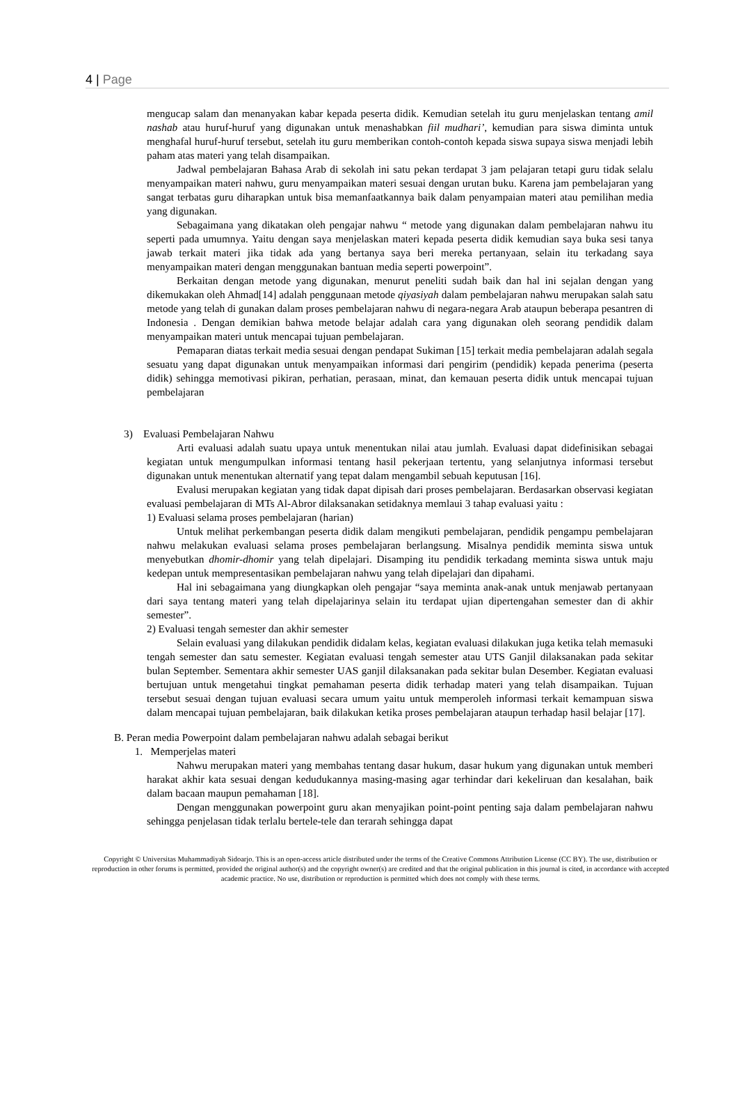4 | Page
mengucap salam dan menanyakan kabar kepada peserta didik. Kemudian setelah itu guru menjelaskan tentang amil nashab atau huruf-huruf yang digunakan untuk menashabkan fiil mudhari’, kemudian para siswa diminta untuk menghafal huruf-huruf tersebut, setelah itu guru memberikan contoh-contoh kepada siswa supaya siswa menjadi lebih paham atas materi yang telah disampaikan.
Jadwal pembelajaran Bahasa Arab di sekolah ini satu pekan terdapat 3 jam pelajaran tetapi guru tidak selalu menyampaikan materi nahwu, guru menyampaikan materi sesuai dengan urutan buku. Karena jam pembelajaran yang sangat terbatas guru diharapkan untuk bisa memanfaatkannya baik dalam penyampaian materi atau pemilihan media yang digunakan.
Sebagaimana yang dikatakan oleh pengajar nahwu “ metode yang digunakan dalam pembelajaran nahwu itu seperti pada umumnya. Yaitu dengan saya menjelaskan materi kepada peserta didik kemudian saya buka sesi tanya jawab terkait materi jika tidak ada yang bertanya saya beri mereka pertanyaan, selain itu terkadang saya menyampaikan materi dengan menggunakan bantuan media seperti powerpoint”.
Berkaitan dengan metode yang digunakan, menurut peneliti sudah baik dan hal ini sejalan dengan yang dikemukakan oleh Ahmad[14] adalah penggunaan metode qiyasiyah dalam pembelajaran nahwu merupakan salah satu metode yang telah di gunakan dalam proses pembelajaran nahwu di negara-negara Arab ataupun beberapa pesantren di Indonesia . Dengan demikian bahwa metode belajar adalah cara yang digunakan oleh seorang pendidik dalam menyampaikan materi untuk mencapai tujuan pembelajaran.
Pemaparan diatas terkait media sesuai dengan pendapat Sukiman [15] terkait media pembelajaran adalah segala sesuatu yang dapat digunakan untuk menyampaikan informasi dari pengirim (pendidik) kepada penerima (peserta didik) sehingga memotivasi pikiran, perhatian, perasaan, minat, dan kemauan peserta didik untuk mencapai tujuan pembelajaran
3) Evaluasi Pembelajaran Nahwu
Arti evaluasi adalah suatu upaya untuk menentukan nilai atau jumlah. Evaluasi dapat didefinisikan sebagai kegiatan untuk mengumpulkan informasi tentang hasil pekerjaan tertentu, yang selanjutnya informasi tersebut digunakan untuk menentukan alternatif yang tepat dalam mengambil sebuah keputusan [16].
Evalusi merupakan kegiatan yang tidak dapat dipisah dari proses pembelajaran. Berdasarkan observasi kegiatan evaluasi pembelajaran di MTs Al-Abror dilaksanakan setidaknya memlaui 3 tahap evaluasi yaitu :
1) Evaluasi selama proses pembelajaran (harian)
Untuk melihat perkembangan peserta didik dalam mengikuti pembelajaran, pendidik pengampu pembelajaran nahwu melakukan evaluasi selama proses pembelajaran berlangsung. Misalnya pendidik meminta siswa untuk menyebutkan dhomir-dhomir yang telah dipelajari. Disamping itu pendidik terkadang meminta siswa untuk maju kedepan untuk mempresentasikan pembelajaran nahwu yang telah dipelajari dan dipahami.
Hal ini sebagaimana yang diungkapkan oleh pengajar “saya meminta anak-anak untuk menjawab pertanyaan dari saya tentang materi yang telah dipelajarinya selain itu terdapat ujian dipertengahan semester dan di akhir semester”.
2) Evaluasi tengah semester dan akhir semester
Selain evaluasi yang dilakukan pendidik didalam kelas, kegiatan evaluasi dilakukan juga ketika telah memasuki tengah semester dan satu semester. Kegiatan evaluasi tengah semester atau UTS Ganjil dilaksanakan pada sekitar bulan September. Sementara akhir semester UAS ganjil dilaksanakan pada sekitar bulan Desember. Kegiatan evaluasi bertujuan untuk mengetahui tingkat pemahaman peserta didik terhadap materi yang telah disampaikan. Tujuan tersebut sesuai dengan tujuan evaluasi secara umum yaitu untuk memperoleh informasi terkait kemampuan siswa dalam mencapai tujuan pembelajaran, baik dilakukan ketika proses pembelajaran ataupun terhadap hasil belajar [17].
B. Peran media Powerpoint dalam pembelajaran nahwu adalah sebagai berikut
1. Memperjelas materi
Nahwu merupakan materi yang membahas tentang dasar hukum, dasar hukum yang digunakan untuk memberi harakat akhir kata sesuai dengan kedudukannya masing-masing agar terhindar dari kekeliruan dan kesalahan, baik dalam bacaan maupun pemahaman [18].
Dengan menggunakan powerpoint guru akan menyajikan point-point penting saja dalam pembelajaran nahwu sehingga penjelasan tidak terlalu bertele-tele dan terarah sehingga dapat
Copyright © Universitas Muhammadiyah Sidoarjo. This is an open-access article distributed under the terms of the Creative Commons Attribution License (CC BY). The use, distribution or reproduction in other forums is permitted, provided the original author(s) and the copyright owner(s) are credited and that the original publication in this journal is cited, in accordance with accepted academic practice. No use, distribution or reproduction is permitted which does not comply with these terms.